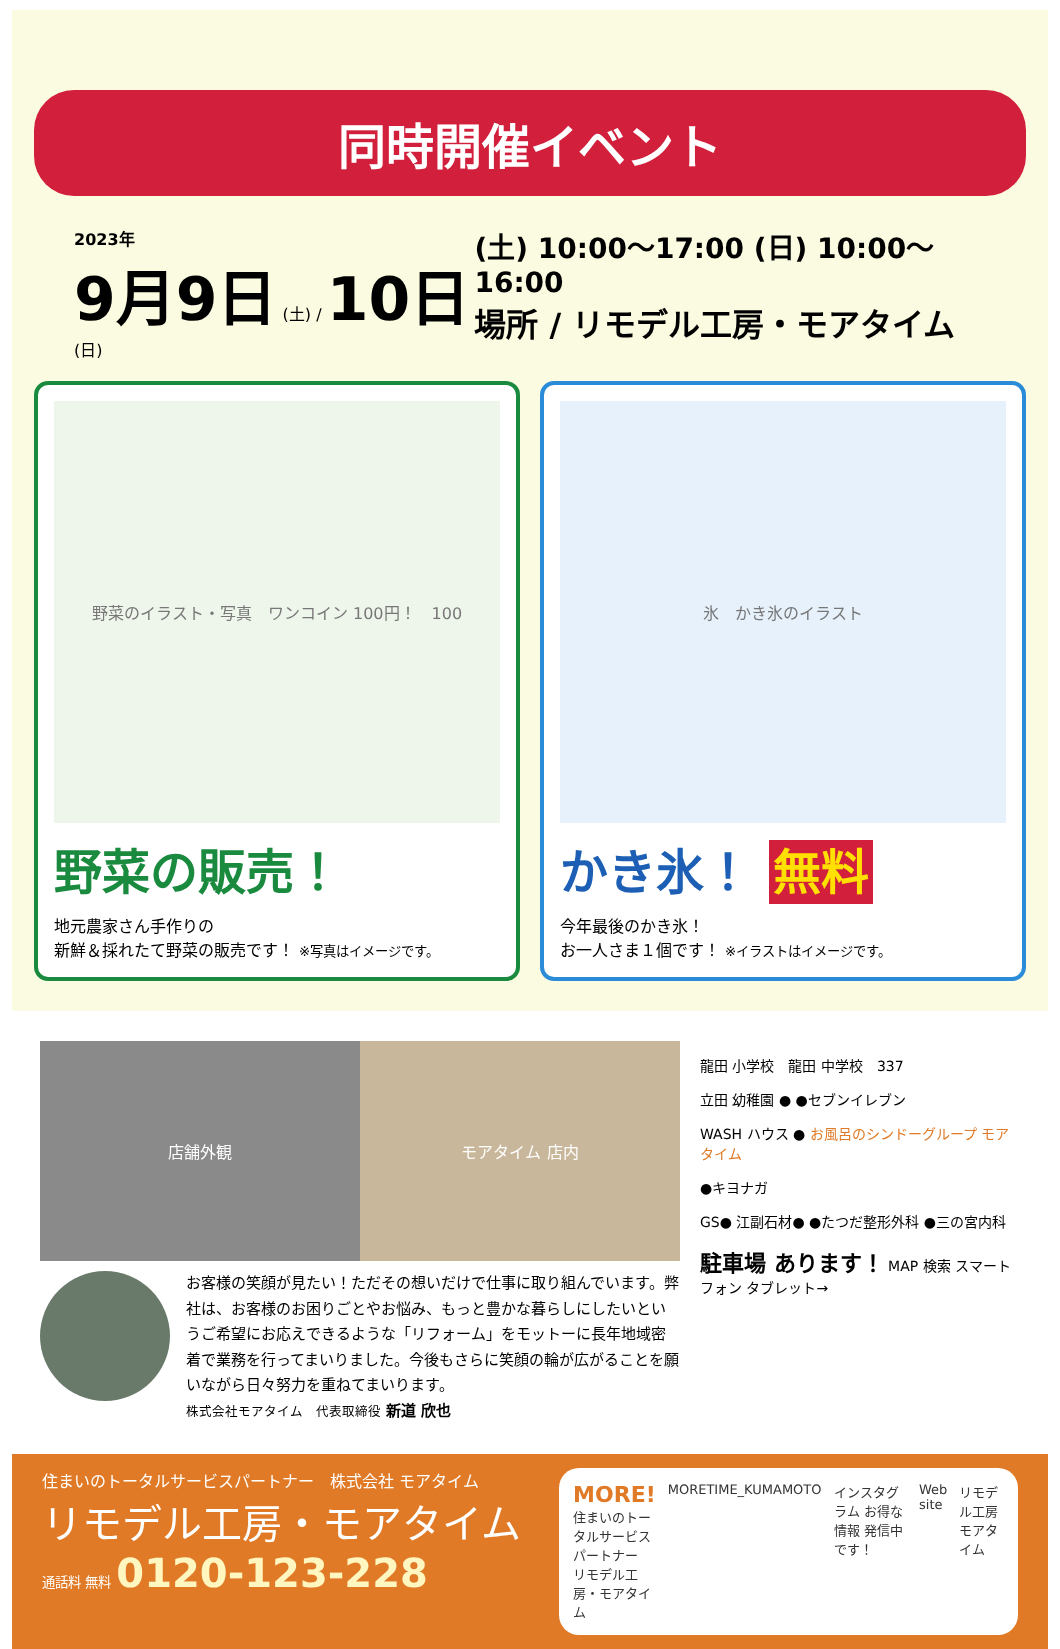同時開催イベント
2023年
9月9日 (土) / 10日 (日)
(土) 10:00～17:00 (日) 10:00～16:00
場所 / リモデル工房・モアタイム
野菜のイラスト・写真　ワンコイン 100円！　100
野菜の販売！
地元農家さん手作りの
新鮮＆採れたて野菜の販売です！ ※写真はイメージです。
氷　かき氷のイラスト
かき氷！ 無料
今年最後のかき氷！
お一人さま１個です！ ※イラストはイメージです。
店舗外観 モアタイム 店内
お客様の笑顔が見たい！ただその想いだけで仕事に取り組んでいます。弊社は、お客様のお困りごとやお悩み、もっと豊かな暮らしにしたいというご希望にお応えできるような「リフォーム」をモットーに長年地域密着で業務を行ってまいりました。今後もさらに笑顔の輪が広がることを願いながら日々努力を重ねてまいります。
株式会社モアタイム　代表取締役 新道 欣也
龍田 小学校　龍田 中学校　337
立田 幼稚園 ● ●セブンイレブン
WASH ハウス ● お風呂のシンドーグループ モアタイム
●キヨナガ
GS● 江副石材● ●たつだ整形外科 ●三の宮内科
駐車場 あります！ MAP 検索 スマートフォン タブレット→
住まいのトータルサービスパートナー　株式会社 モアタイム
リモデル工房・モアタイム
通話料 無料 0120-123-228
MORE!
住まいのトータルサービスパートナー
リモデル工房・モアタイム
MORETIME_KUMAMOTO インスタグラム お得な情報 発信中です！
Web site リモデル工房 モアタイム